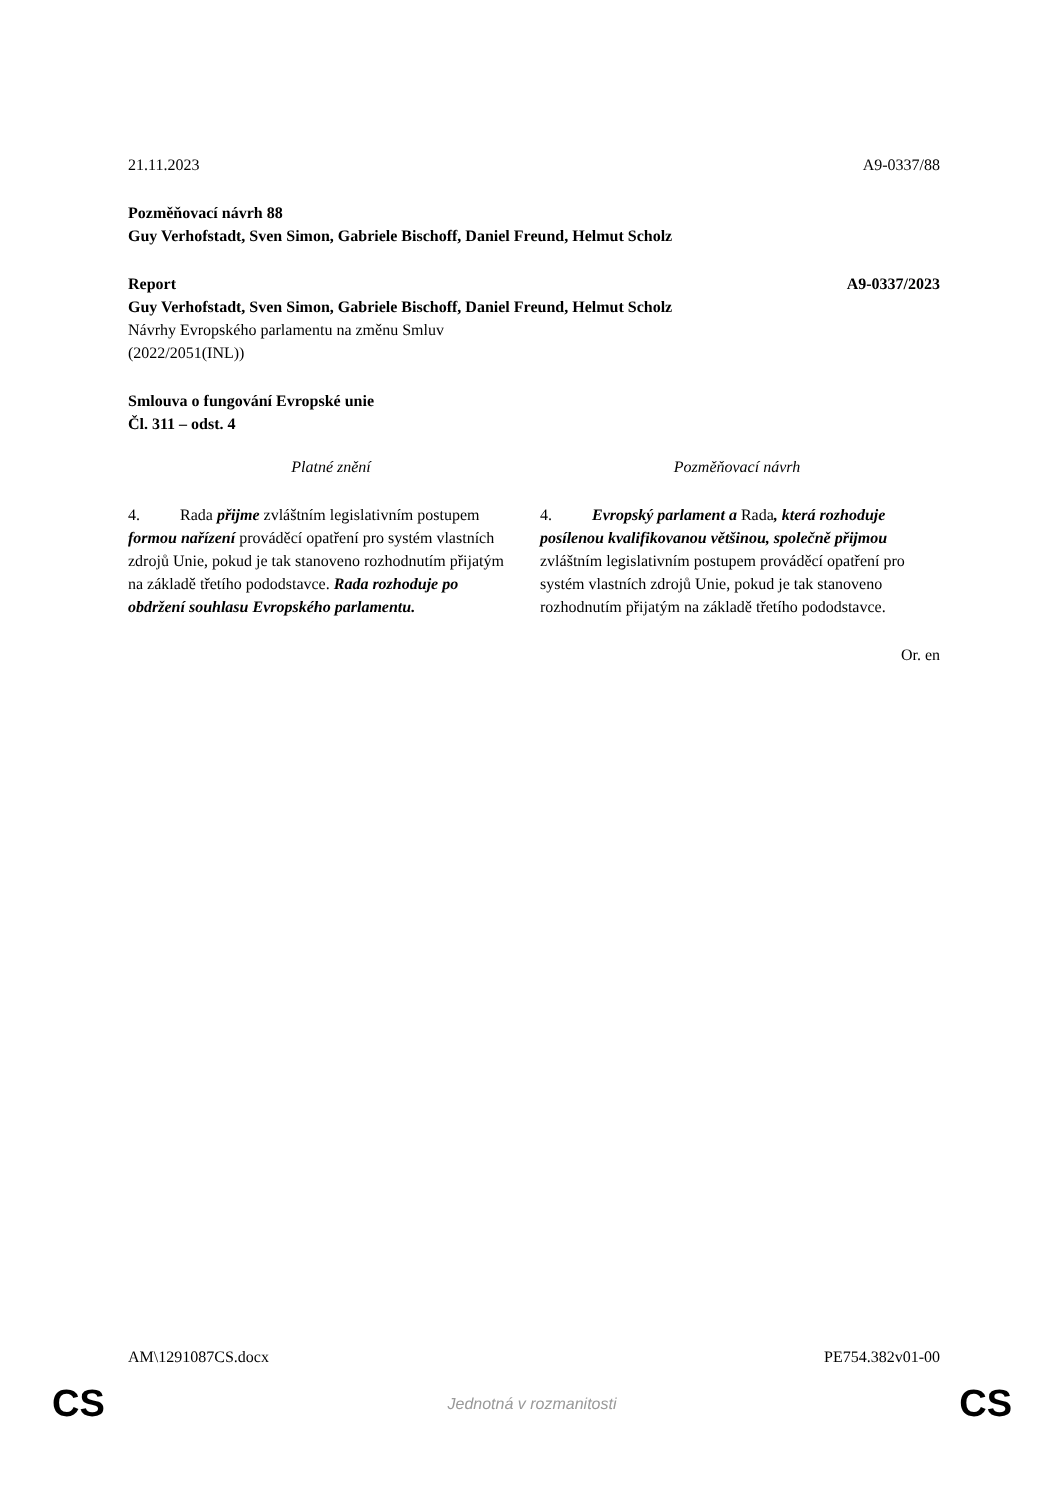21.11.2023 A9-0337/88
Pozměňovací návrh 88
Guy Verhofstadt, Sven Simon, Gabriele Bischoff, Daniel Freund, Helmut Scholz
Report A9-0337/2023
Guy Verhofstadt, Sven Simon, Gabriele Bischoff, Daniel Freund, Helmut Scholz
Návrhy Evropského parlamentu na změnu Smluv
(2022/2051(INL))
Smlouva o fungování Evropské unie
Čl. 311 – odst. 4
| Platné znění | Pozměňovací návrh |
| --- | --- |
| 4. Rada přijme zvláštním legislativním postupem formou nařízení prováděcí opatření pro systém vlastních zdrojů Unie, pokud je tak stanoveno rozhodnutím přijatým na základě třetího pododstavce. Rada rozhoduje po obdržení souhlasu Evropského parlamentu. | 4. Evropský parlament a Rada , která rozhoduje posílenou kvalifikovanou většinou, společně přijmou zvláštním legislativním postupem prováděcí opatření pro systém vlastních zdrojů Unie, pokud je tak stanoveno rozhodnutím přijatým na základě třetího pododstavce. |
Or. en
AM\1291087CS.docx PE754.382v01-00
CS Jednotná v rozmanitosti CS